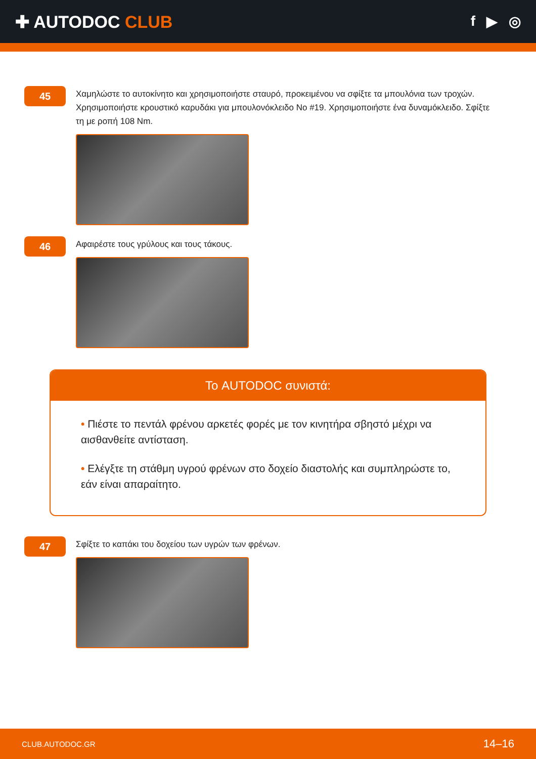✚ AUTODOC CLUB
f ▶ ◎
45
Χαμηλώστε το αυτοκίνητο και χρησιμοποιήστε σταυρό, προκειμένου να σφίξτε τα μπουλόνια των τροχών. Χρησιμοποιήστε κρουστικό καρυδάκι για μπουλονόκλειδο No #19. Χρησιμοποιήστε ένα δυναμόκλειδο. Σφίξτε τη με ροπή 108 Nm.
46
Αφαιρέστε τους γρύλους και τους τάκους.
Το AUTODOC συνιστά:
• Πιέστε το πεντάλ φρένου αρκετές φορές με τον κινητήρα σβηστό μέχρι να αισθανθείτε αντίσταση.
• Ελέγξτε τη στάθμη υγρού φρένων στο δοχείο διαστολής και συμπληρώστε το, εάν είναι απαραίτητο.
47
Σφίξτε το καπάκι του δοχείου των υγρών των φρένων.
CLUB.AUTODOC.GR 14–16